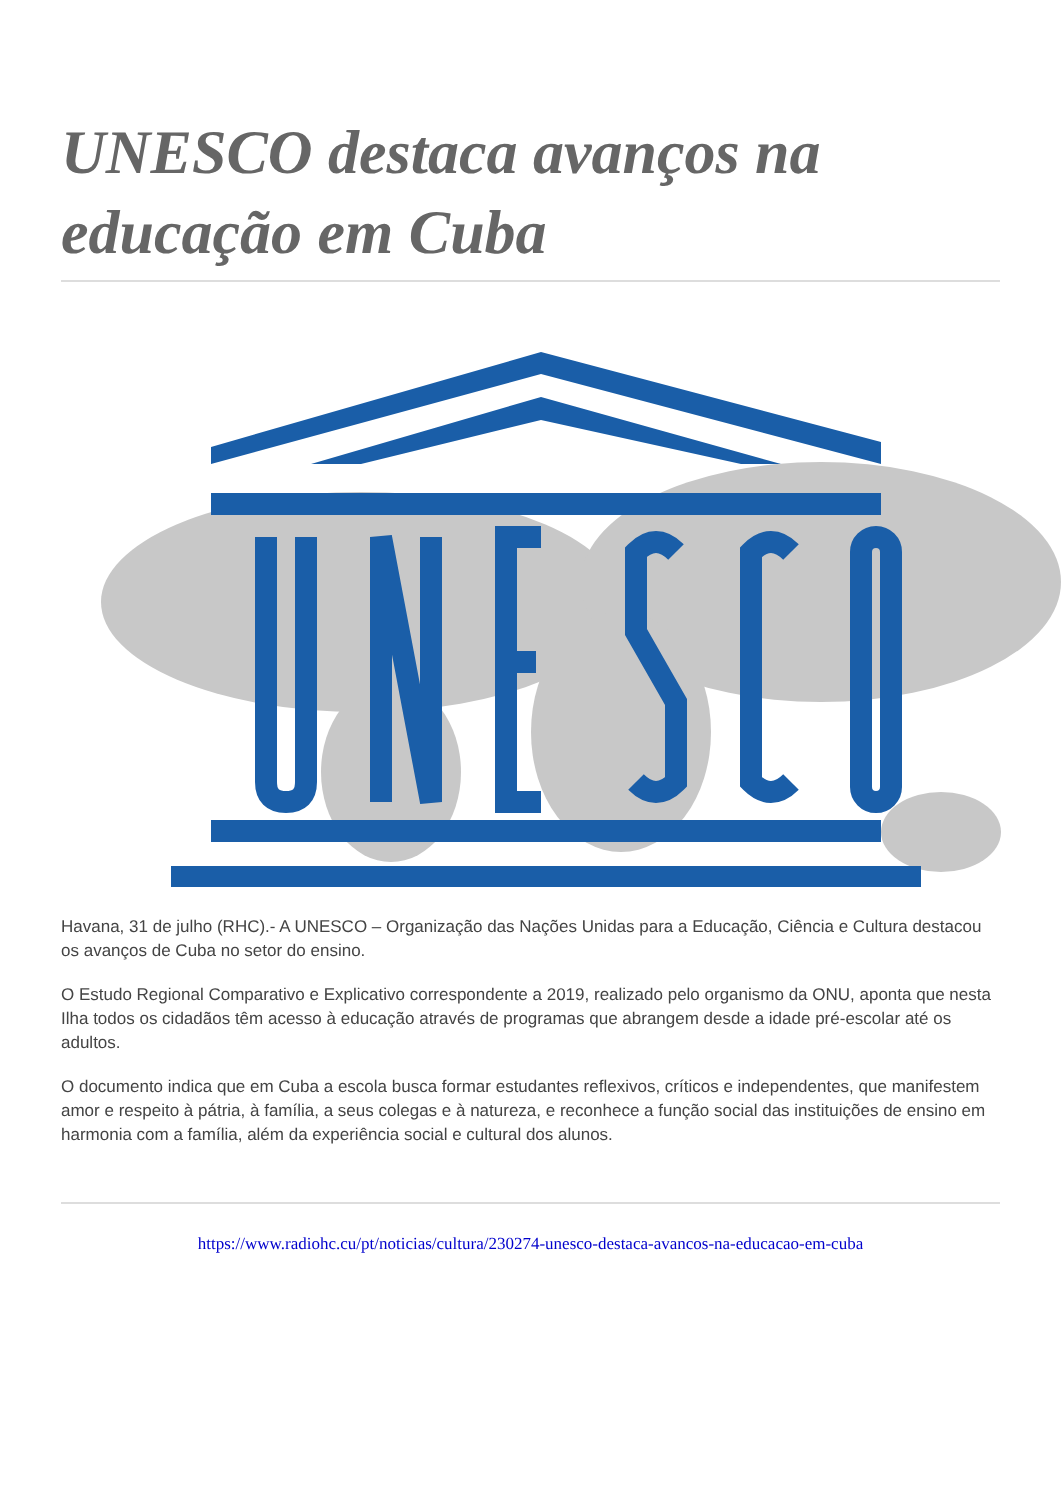UNESCO destaca avanços na educação em Cuba
Havana, 31 de julho (RHC).- A UNESCO – Organização das Nações Unidas para a Educação, Ciência e Cultura destacou os avanços de Cuba no setor do ensino.
O Estudo Regional Comparativo e Explicativo correspondente a 2019, realizado pelo organismo da ONU, aponta que nesta Ilha todos os cidadãos têm acesso à educação através de programas que abrangem desde a idade pré-escolar até os adultos.
O documento indica que em Cuba a escola busca formar estudantes reflexivos, críticos e independentes, que manifestem amor e respeito à pátria, à família, a seus colegas e à natureza, e reconhece a função social das instituições de ensino em harmonia com a família, além da experiência social e cultural dos alunos.
https://www.radiohc.cu/pt/noticias/cultura/230274-unesco-destaca-avancos-na-educacao-em-cuba